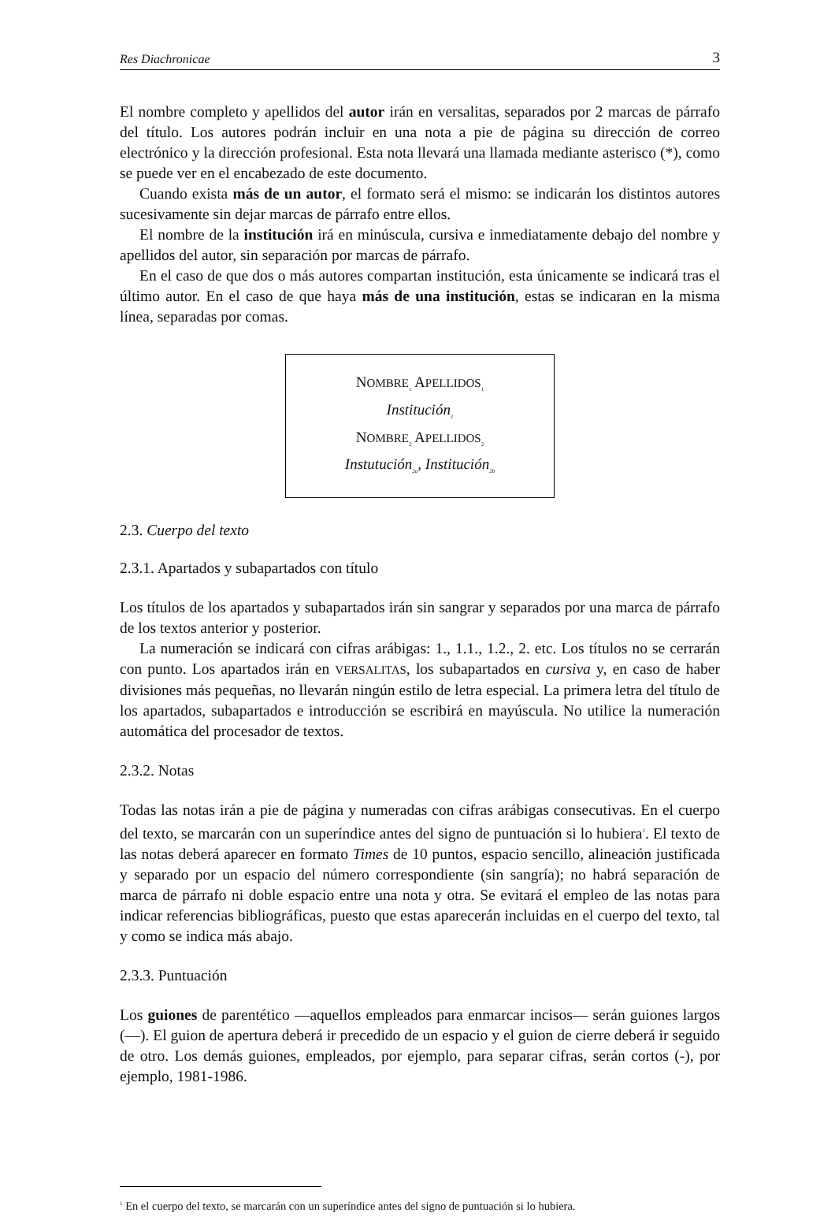Res Diachronicae 3
El nombre completo y apellidos del autor irán en versalitas, separados por 2 marcas de párrafo del título. Los autores podrán incluir en una nota a pie de página su dirección de correo electrónico y la dirección profesional. Esta nota llevará una llamada mediante asterisco (*), como se puede ver en el encabezado de este documento.
Cuando exista más de un autor, el formato será el mismo: se indicarán los distintos autores sucesivamente sin dejar marcas de párrafo entre ellos.
El nombre de la institución irá en minúscula, cursiva e inmediatamente debajo del nombre y apellidos del autor, sin separación por marcas de párrafo.
En el caso de que dos o más autores compartan institución, esta únicamente se indicará tras el último autor. En el caso de que haya más de una institución, estas se indicaran en la misma línea, separadas por comas.
NOMBRE<sub>1</sub> APELLIDOS<sub>1</sub>
Institución<sub>1</sub>
NOMBRE<sub>2</sub> APELLIDOS<sub>2</sub>
Instutución<sub>2a</sub>, Institución<sub>2b</sub>
2.3. Cuerpo del texto
2.3.1. Apartados y subapartados con título
Los títulos de los apartados y subapartados irán sin sangrar y separados por una marca de párrafo de los textos anterior y posterior.
La numeración se indicará con cifras arábigas: 1., 1.1., 1.2., 2. etc. Los títulos no se cerrarán con punto. Los apartados irán en VERSALITAS, los subapartados en cursiva y, en caso de haber divisiones más pequeñas, no llevarán ningún estilo de letra especial. La primera letra del título de los apartados, subapartados e introducción se escribirá en mayúscula. No utilice la numeración automática del procesador de textos.
2.3.2. Notas
Todas las notas irán a pie de página y numeradas con cifras arábigas consecutivas. En el cuerpo del texto, se marcarán con un superíndice antes del signo de puntuación si lo hubiera<sup>1</sup>. El texto de las notas deberá aparecer en formato Times de 10 puntos, espacio sencillo, alineación justificada y separado por un espacio del número correspondiente (sin sangría); no habrá separación de marca de párrafo ni doble espacio entre una nota y otra. Se evitará el empleo de las notas para indicar referencias bibliográficas, puesto que estas aparecerán incluidas en el cuerpo del texto, tal y como se indica más abajo.
2.3.3. Puntuación
Los guiones de parentético —aquellos empleados para enmarcar incisos— serán guiones largos (—). El guion de apertura deberá ir precedido de un espacio y el guion de cierre deberá ir seguido de otro. Los demás guiones, empleados, por ejemplo, para separar cifras, serán cortos (-), por ejemplo, 1981-1986.
<sup>1</sup> En el cuerpo del texto, se marcarán con un superíndice antes del signo de puntuación si lo hubiera.